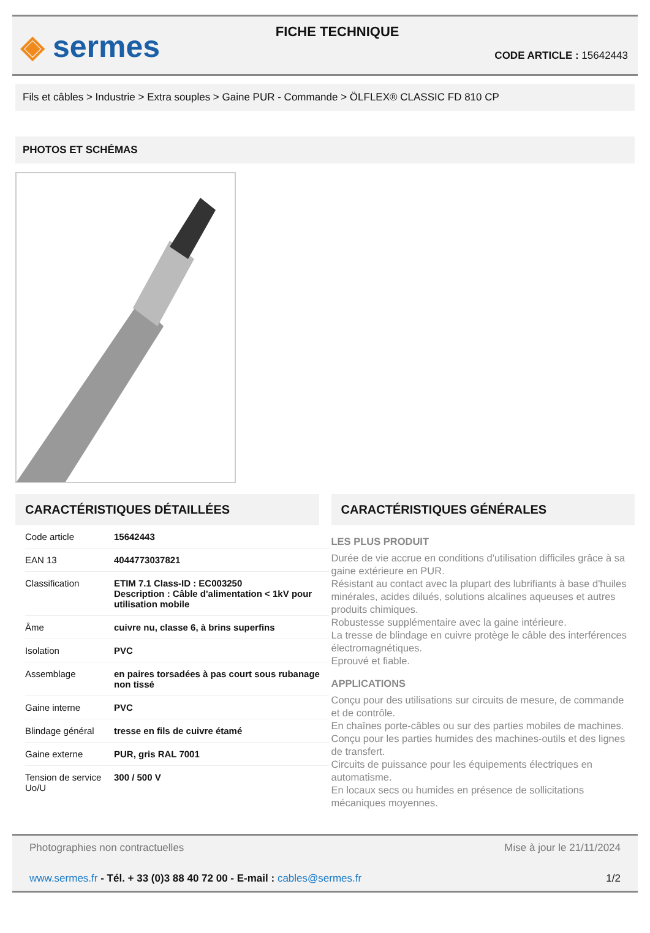◈ sermes
FICHE TECHNIQUE
CODE ARTICLE : 15642443
Fils et câbles > Industrie > Extra souples > Gaine PUR - Commande > ÖLFLEX® CLASSIC FD 810 CP
PHOTOS ET SCHÉMAS
CARACTÉRISTIQUES DÉTAILLÉES
| Code article | 15642443 |
| EAN 13 | 4044773037821 |
| Classification | ETIM 7.1 Class-ID : EC003250 Description : Câble d'alimentation < 1kV pour utilisation mobile |
| Âme | cuivre nu, classe 6, à brins superfins |
| Isolation | PVC |
| Assemblage | en paires torsadées à pas court sous rubanage non tissé |
| Gaine interne | PVC |
| Blindage général | tresse en fils de cuivre étamé |
| Gaine externe | PUR, gris RAL 7001 |
| Tension de service Uo/U | 300 / 500 V |
CARACTÉRISTIQUES GÉNÉRALES
LES PLUS PRODUIT
Durée de vie accrue en conditions d'utilisation difficiles grâce à sa gaine extérieure en PUR.
Résistant au contact avec la plupart des lubrifiants à base d'huiles minérales, acides dilués, solutions alcalines aqueuses et autres produits chimiques.
Robustesse supplémentaire avec la gaine intérieure.
La tresse de blindage en cuivre protège le câble des interférences électromagnétiques.
Eprouvé et fiable.
APPLICATIONS
Conçu pour des utilisations sur circuits de mesure, de commande et de contrôle.
En chaînes porte-câbles ou sur des parties mobiles de machines.
Conçu pour les parties humides des machines-outils et des lignes de transfert.
Circuits de puissance pour les équipements électriques en automatisme.
En locaux secs ou humides en présence de sollicitations mécaniques moyennes.
Photographies non contractuelles Mise à jour le 21/11/2024
www.sermes.fr - Tél. + 33 (0)3 88 40 72 00 - E-mail : cables@sermes.fr 1/2